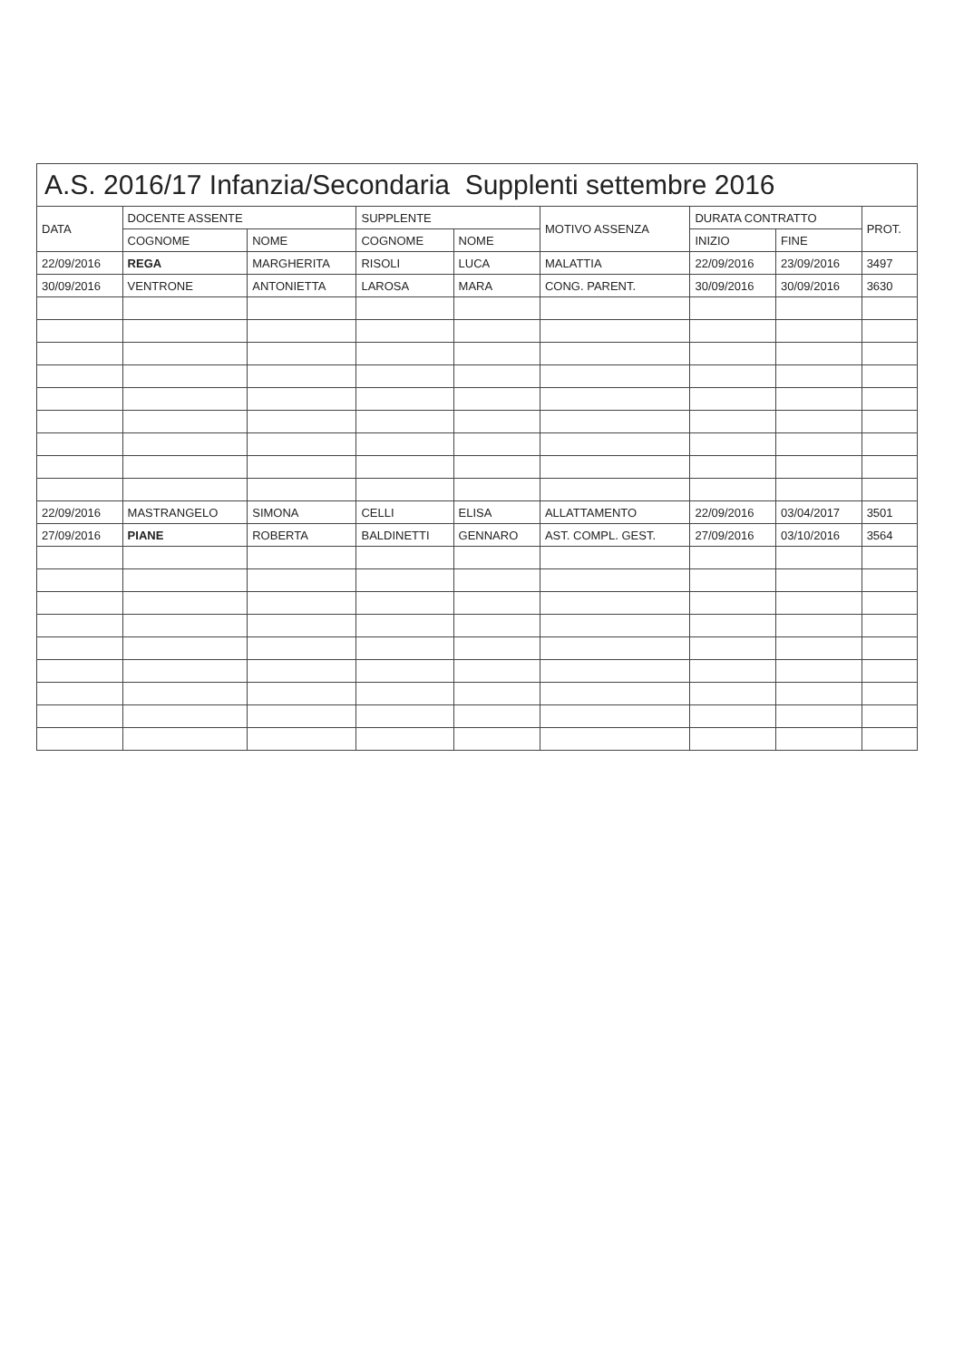A.S. 2016/17 Infanzia/Secondaria Supplenti settembre 2016
| DATA | DOCENTE ASSENTE | | SUPPLENTE | | MOTIVO ASSENZA | DURATA CONTRATTO | | PROT. |
| --- | --- | --- | --- | --- | --- | --- | --- | --- |
| | COGNOME | NOME | COGNOME | NOME | | INIZIO | FINE | |
| 22/09/2016 | REGA | MARGHERITA | RISOLI | LUCA | MALATTIA | 22/09/2016 | 23/09/2016 | 3497 |
| 30/09/2016 | VENTRONE | ANTONIETTA | LAROSA | MARA | CONG. PARENT. | 30/09/2016 | 30/09/2016 | 3630 |
| 22/09/2016 | MASTRANGELO | SIMONA | CELLI | ELISA | ALLATTAMENTO | 22/09/2016 | 03/04/2017 | 3501 |
| 27/09/2016 | PIANE | ROBERTA | BALDINETTI | GENNARO | AST. COMPL. GEST. | 27/09/2016 | 03/10/2016 | 3564 |